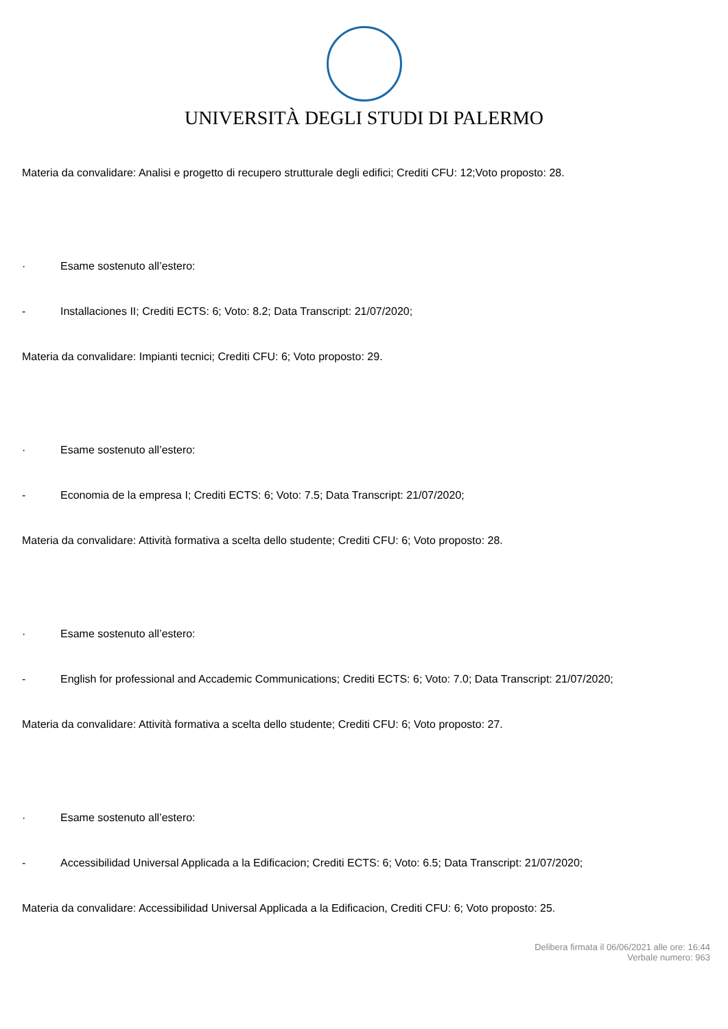UNIVERSITÀ DEGLI STUDI DI PALERMO
Materia da convalidare: Analisi e progetto di recupero strutturale degli edifici; Crediti CFU: 12;Voto proposto: 28.
· Esame sostenuto all’estero:
- Installaciones II; Crediti ECTS: 6; Voto: 8.2; Data Transcript: 21/07/2020;
Materia da convalidare: Impianti tecnici; Crediti CFU: 6; Voto proposto: 29.
· Esame sostenuto all’estero:
- Economia de la empresa I; Crediti ECTS: 6; Voto: 7.5; Data Transcript: 21/07/2020;
Materia da convalidare: Attività formativa a scelta dello studente; Crediti CFU: 6; Voto proposto: 28.
· Esame sostenuto all’estero:
- English for professional and Accademic Communications; Crediti ECTS: 6; Voto: 7.0; Data Transcript: 21/07/2020;
Materia da convalidare: Attività formativa a scelta dello studente; Crediti CFU: 6; Voto proposto: 27.
· Esame sostenuto all’estero:
- Accessibilidad Universal Applicada a la Edificacion; Crediti ECTS: 6; Voto: 6.5; Data Transcript: 21/07/2020;
Materia da convalidare: Accessibilidad Universal Applicada a la Edificacion, Crediti CFU: 6; Voto proposto: 25.
Delibera firmata il 06/06/2021 alle ore: 16:44
Verbale numero: 963